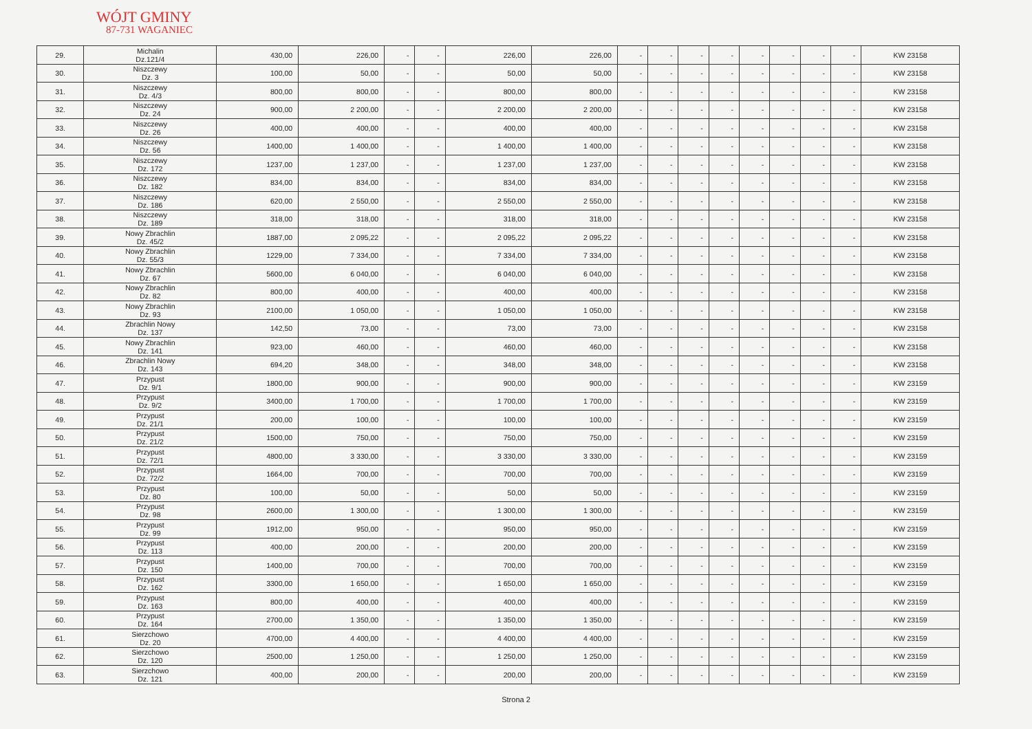WÓJT GMINY
87-731 WAGANIEC
| 29. | Michalin Dz.121/4 | 430,00 | 226,00 | - | - | 226,00 | 226,00 | - | - | - | - | - | - | - | - | KW 23158 |
| 30. | Niszczewy Dz. 3 | 100,00 | 50,00 | - | - | 50,00 | 50,00 | - | - | - | - | - | - | - | - | KW 23158 |
| 31. | Niszczewy Dz. 4/3 | 800,00 | 800,00 | - | - | 800,00 | 800,00 | - | - | - | - | - | - | - | - | KW 23158 |
| 32. | Niszczewy Dz. 24 | 900,00 | 2 200,00 | - | - | 2 200,00 | 2 200,00 | - | - | - | - | - | - | - | - | KW 23158 |
| 33. | Niszczewy Dz. 26 | 400,00 | 400,00 | - | - | 400,00 | 400,00 | - | - | - | - | - | - | - | - | KW 23158 |
| 34. | Niszczewy Dz. 56 | 1400,00 | 1 400,00 | - | - | 1 400,00 | 1 400,00 | - | - | - | - | - | - | - | - | KW 23158 |
| 35. | Niszczewy Dz. 172 | 1237,00 | 1 237,00 | - | - | 1 237,00 | 1 237,00 | - | - | - | - | - | - | - | - | KW 23158 |
| 36. | Niszczewy Dz. 182 | 834,00 | 834,00 | - | - | 834,00 | 834,00 | - | - | - | - | - | - | - | - | KW 23158 |
| 37. | Niszczewy Dz. 186 | 620,00 | 2 550,00 | - | - | 2 550,00 | 2 550,00 | - | - | - | - | - | - | - | - | KW 23158 |
| 38. | Niszczewy Dz. 189 | 318,00 | 318,00 | - | - | 318,00 | 318,00 | - | - | - | - | - | - | - | - | KW 23158 |
| 39. | Nowy Zbrachlin Dz. 45/2 | 1887,00 | 2 095,22 | - | - | 2 095,22 | 2 095,22 | - | - | - | - | - | - | - | - | KW 23158 |
| 40. | Nowy Zbrachlin Dz. 55/3 | 1229,00 | 7 334,00 | - | - | 7 334,00 | 7 334,00 | - | - | - | - | - | - | - | - | KW 23158 |
| 41. | Nowy Zbrachlin Dz. 67 | 5600,00 | 6 040,00 | - | - | 6 040,00 | 6 040,00 | - | - | - | - | - | - | - | - | KW 23158 |
| 42. | Nowy Zbrachlin Dz. 82 | 800,00 | 400,00 | - | - | 400,00 | 400,00 | - | - | - | - | - | - | - | - | KW 23158 |
| 43. | Nowy Zbrachlin Dz. 93 | 2100,00 | 1 050,00 | - | - | 1 050,00 | 1 050,00 | - | - | - | - | - | - | - | - | KW 23158 |
| 44. | Zbrachlin Nowy Dz. 137 | 142,50 | 73,00 | - | - | 73,00 | 73,00 | - | - | - | - | - | - | - | - | KW 23158 |
| 45. | Nowy Zbrachlin Dz. 141 | 923,00 | 460,00 | - | - | 460,00 | 460,00 | - | - | - | - | - | - | - | - | KW 23158 |
| 46. | Zbrachlin Nowy Dz. 143 | 694,20 | 348,00 | - | - | 348,00 | 348,00 | - | - | - | - | - | - | - | - | KW 23158 |
| 47. | Przypust Dz. 9/1 | 1800,00 | 900,00 | - | - | 900,00 | 900,00 | - | - | - | - | - | - | - | - | KW 23159 |
| 48. | Przypust Dz. 9/2 | 3400,00 | 1 700,00 | - | - | 1 700,00 | 1 700,00 | - | - | - | - | - | - | - | - | KW 23159 |
| 49. | Przypust Dz. 21/1 | 200,00 | 100,00 | - | - | 100,00 | 100,00 | - | - | - | - | - | - | - | - | KW 23159 |
| 50. | Przypust Dz. 21/2 | 1500,00 | 750,00 | - | - | 750,00 | 750,00 | - | - | - | - | - | - | - | - | KW 23159 |
| 51. | Przypust Dz. 72/1 | 4800,00 | 3 330,00 | - | - | 3 330,00 | 3 330,00 | - | - | - | - | - | - | - | - | KW 23159 |
| 52. | Przypust Dz. 72/2 | 1664,00 | 700,00 | - | - | 700,00 | 700,00 | - | - | - | - | - | - | - | - | KW 23159 |
| 53. | Przypust Dz. 80 | 100,00 | 50,00 | - | - | 50,00 | 50,00 | - | - | - | - | - | - | - | - | KW 23159 |
| 54. | Przypust Dz. 98 | 2600,00 | 1 300,00 | - | - | 1 300,00 | 1 300,00 | - | - | - | - | - | - | - | - | KW 23159 |
| 55. | Przypust Dz. 99 | 1912,00 | 950,00 | - | - | 950,00 | 950,00 | - | - | - | - | - | - | - | - | KW 23159 |
| 56. | Przypust Dz. 113 | 400,00 | 200,00 | - | - | 200,00 | 200,00 | - | - | - | - | - | - | - | - | KW 23159 |
| 57. | Przypust Dz. 150 | 1400,00 | 700,00 | - | - | 700,00 | 700,00 | - | - | - | - | - | - | - | - | KW 23159 |
| 58. | Przypust Dz. 162 | 3300,00 | 1 650,00 | - | - | 1 650,00 | 1 650,00 | - | - | - | - | - | - | - | - | KW 23159 |
| 59. | Przypust Dz. 163 | 800,00 | 400,00 | - | - | 400,00 | 400,00 | - | - | - | - | - | - | - | - | KW 23159 |
| 60. | Przypust Dz. 164 | 2700,00 | 1 350,00 | - | - | 1 350,00 | 1 350,00 | - | - | - | - | - | - | - | - | KW 23159 |
| 61. | Sierzchowo Dz. 20 | 4700,00 | 4 400,00 | - | - | 4 400,00 | 4 400,00 | - | - | - | - | - | - | - | - | KW 23159 |
| 62. | Sierzchowo Dz. 120 | 2500,00 | 1 250,00 | - | - | 1 250,00 | 1 250,00 | - | - | - | - | - | - | - | - | KW 23159 |
| 63. | Sierzchowo Dz. 121 | 400,00 | 200,00 | - | - | 200,00 | 200,00 | - | - | - | - | - | - | - | - | KW 23159 |
Strona 2